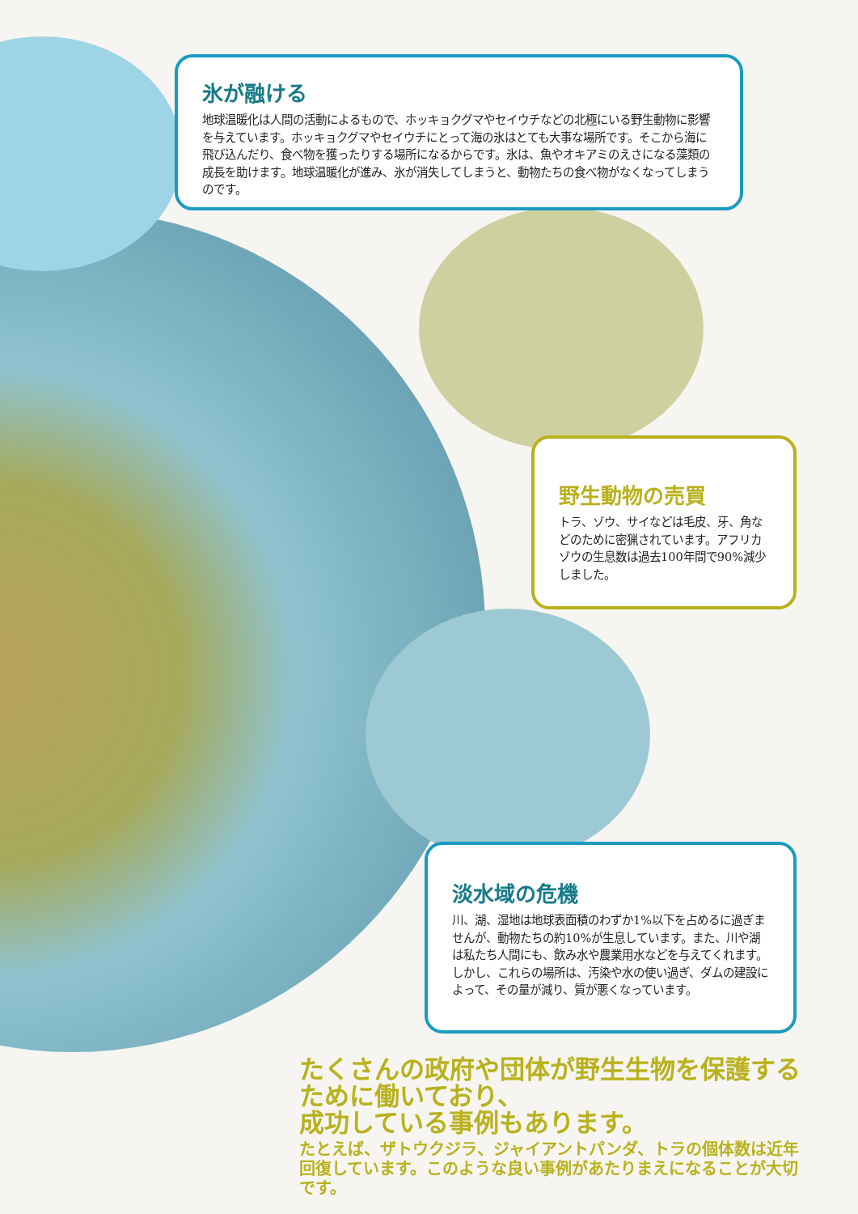氷が融ける
地球温暖化は人間の活動によるもので、ホッキョクグマやセイウチなどの北極にいる野生動物に影響を与えています。ホッキョクグマやセイウチにとって海の氷はとても大事な場所です。そこから海に飛び込んだり、食べ物を獲ったりする場所になるからです。氷は、魚やオキアミのえさになる藻類の成長を助けます。地球温暖化が進み、氷が消失してしまうと、動物たちの食べ物がなくなってしまうのです。
野生動物の売買
トラ、ゾウ、サイなどは毛皮、牙、角などのために密猟されています。アフリカゾウの生息数は過去100年間で90%減少しました。
淡水域の危機
川、湖、湿地は地球表面積のわずか1%以下を占めるに過ぎませんが、動物たちの約10%が生息しています。また、川や湖は私たち人間にも、飲み水や農業用水などを与えてくれます。しかし、これらの場所は、汚染や水の使い過ぎ、ダムの建設によって、その量が減り、質が悪くなっています。
たくさんの政府や団体が野生生物を保護するために働いており、
成功している事例もあります。
たとえば、ザトウクジラ、ジャイアントパンダ、トラの個体数は近年回復しています。このような良い事例があたりまえになることが大切です。